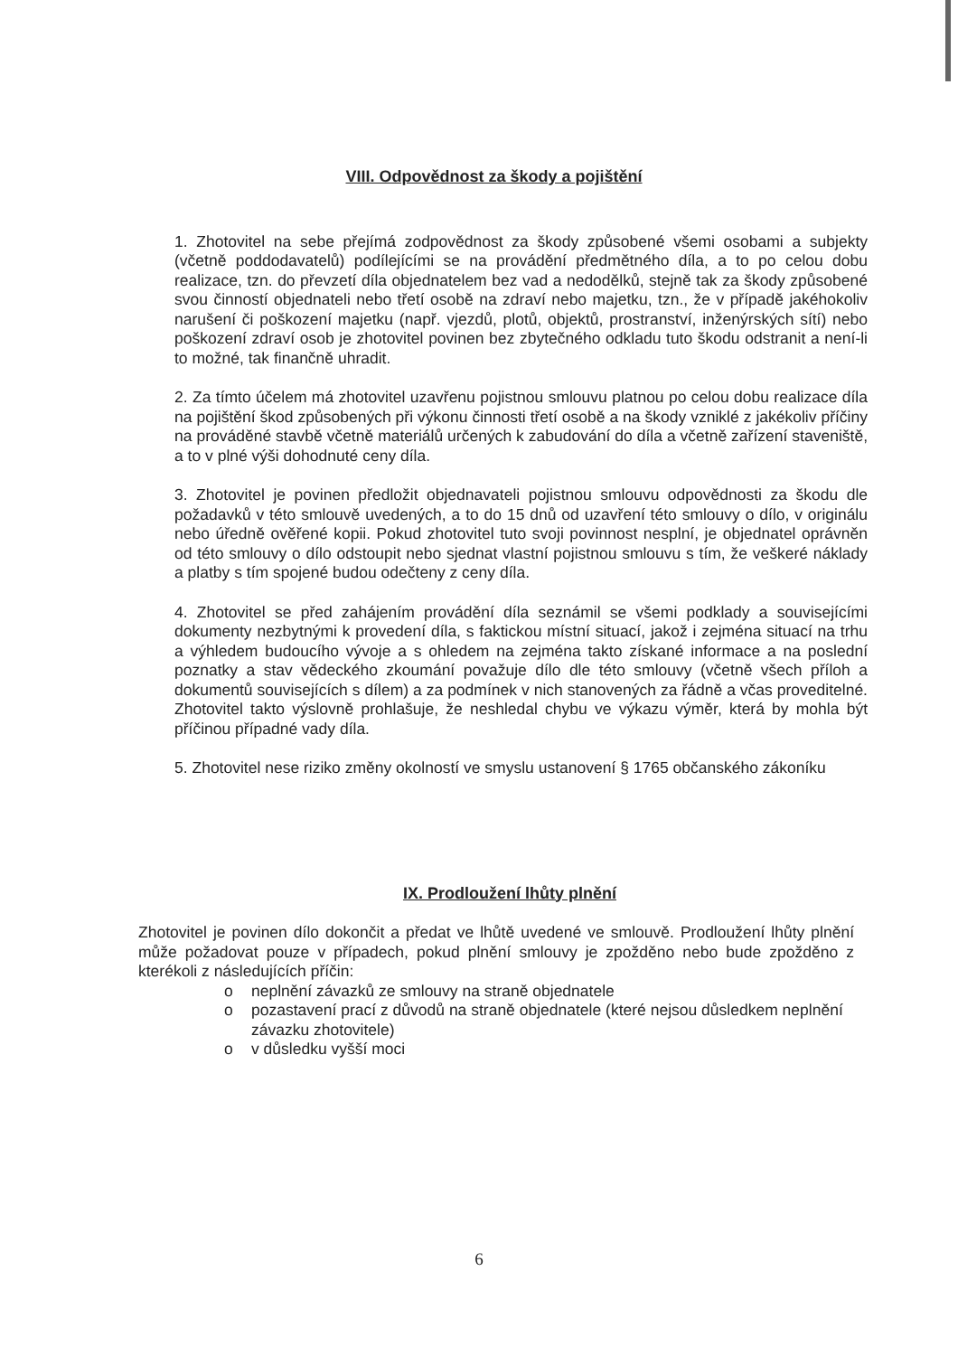VIII. Odpovědnost za škody a pojištění
1. Zhotovitel na sebe přejímá zodpovědnost za škody způsobené všemi osobami a subjekty (včetně poddodavatelů) podílejícími se na provádění předmětného díla, a to po celou dobu realizace, tzn. do převzetí díla objednatelem bez vad a nedodělků, stejně tak za škody způsobené svou činností objednateli nebo třetí osobě na zdraví nebo majetku, tzn., že v případě jakéhokoliv narušení či poškození majetku (např. vjezdů, plotů, objektů, prostranství, inženýrských sítí) nebo poškození zdraví osob je zhotovitel povinen bez zbytečného odkladu tuto škodu odstranit a není-li to možné, tak finančně uhradit.
2. Za tímto účelem má zhotovitel uzavřenu pojistnou smlouvu platnou po celou dobu realizace díla na pojištění škod způsobených při výkonu činnosti třetí osobě a na škody vzniklé z jakékoliv příčiny na prováděné stavbě včetně materiálů určených k zabudování do díla a včetně zařízení staveniště, a to v plné výši dohodnuté ceny díla.
3. Zhotovitel je povinen předložit objednavateli pojistnou smlouvu odpovědnosti za škodu dle požadavků v této smlouvě uvedených, a to do 15 dnů od uzavření této smlouvy o dílo, v originálu nebo úředně ověřené kopii. Pokud zhotovitel tuto svoji povinnost nesplní, je objednatel oprávněn od této smlouvy o dílo odstoupit nebo sjednat vlastní pojistnou smlouvu s tím, že veškeré náklady a platby s tím spojené budou odečteny z ceny díla.
4. Zhotovitel se před zahájením provádění díla seznámil se všemi podklady a souvisejícími dokumenty nezbytnými k provedení díla, s faktickou místní situací, jakož i zejména situací na trhu a výhledem budoucího vývoje a s ohledem na zejména takto získané informace a na poslední poznatky a stav vědeckého zkoumání považuje dílo dle této smlouvy (včetně všech příloh a dokumentů souvisejících s dílem) a za podmínek v nich stanovených za řádně a včas proveditelné. Zhotovitel takto výslovně prohlašuje, že neshledal chybu ve výkazu výměr, která by mohla být příčinou případné vady díla.
5. Zhotovitel nese riziko změny okolností ve smyslu ustanovení § 1765 občanského zákoníku
IX. Prodloužení lhůty plnění
Zhotovitel je povinen dílo dokončit a předat ve lhůtě uvedené ve smlouvě. Prodloužení lhůty plnění může požadovat pouze v případech, pokud plnění smlouvy je zpožděno nebo bude zpožděno z kterékoli z následujících příčin:
o neplnění závazků ze smlouvy na straně objednatele
o pozastavení prací z důvodů na straně objednatele (které nejsou důsledkem neplnění závazku zhotovitele)
o v důsledku vyšší moci
6